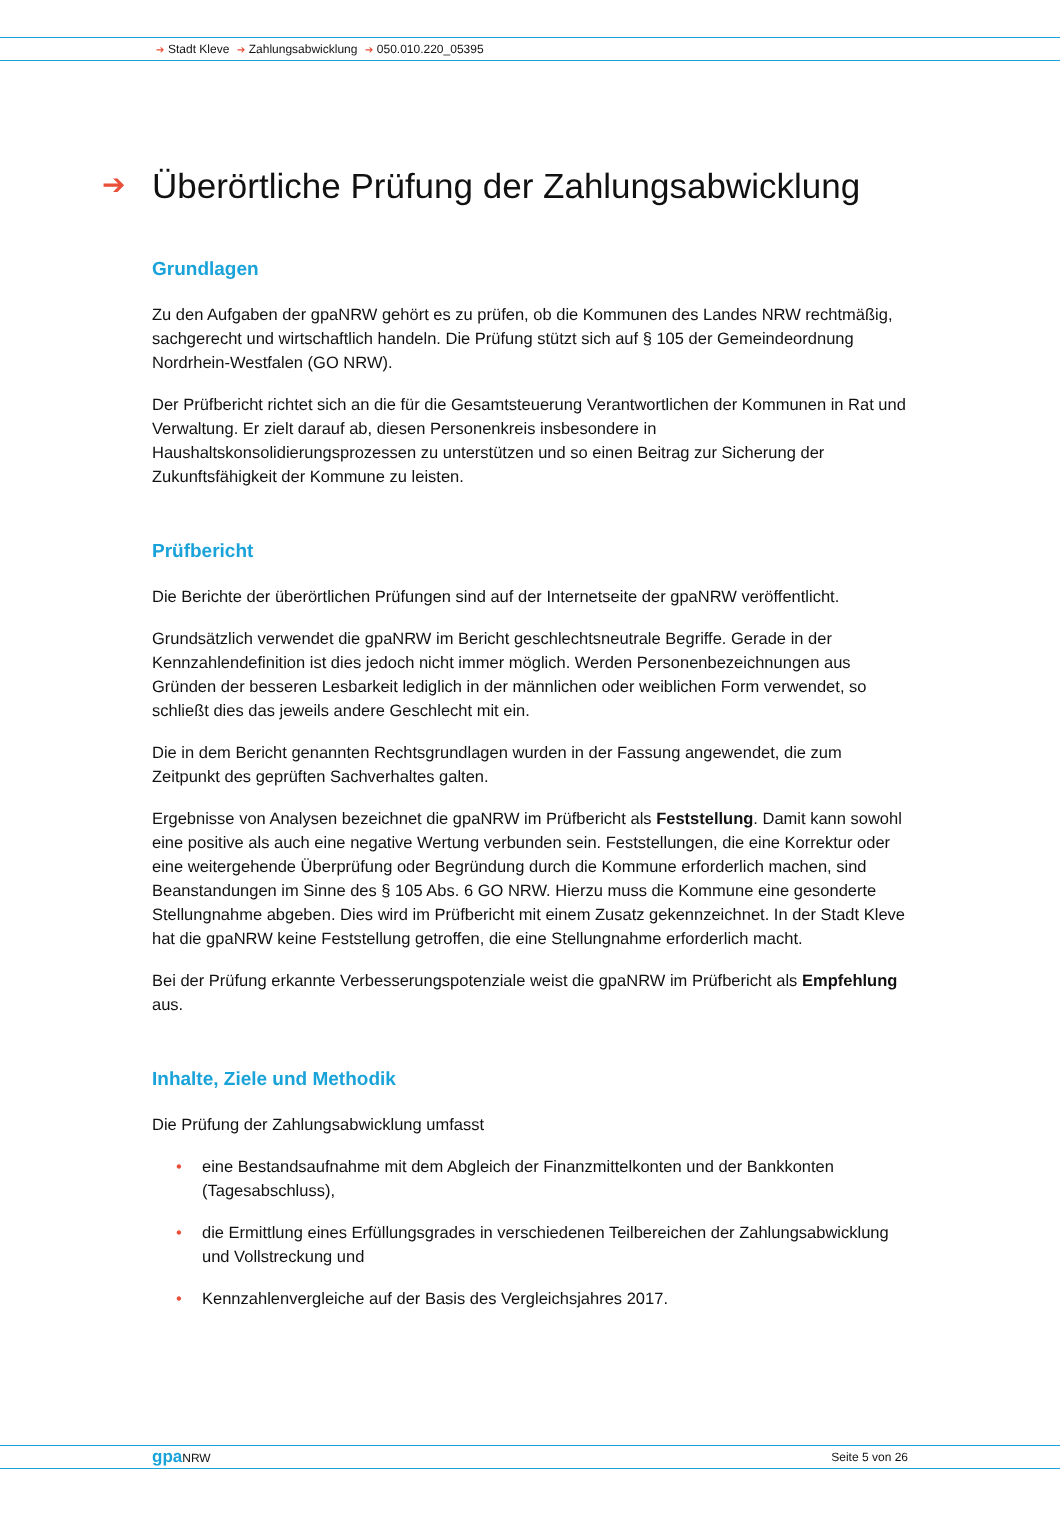➔ Stadt Kleve ➔ Zahlungsabwicklung ➔ 050.010.220_05395
➔ Überörtliche Prüfung der Zahlungsabwicklung
Grundlagen
Zu den Aufgaben der gpaNRW gehört es zu prüfen, ob die Kommunen des Landes NRW rechtmäßig, sachgerecht und wirtschaftlich handeln. Die Prüfung stützt sich auf § 105 der Gemeindeordnung Nordrhein-Westfalen (GO NRW).
Der Prüfbericht richtet sich an die für die Gesamtsteuerung Verantwortlichen der Kommunen in Rat und Verwaltung. Er zielt darauf ab, diesen Personenkreis insbesondere in Haushaltskonsolidierungsprozessen zu unterstützen und so einen Beitrag zur Sicherung der Zukunftsfähigkeit der Kommune zu leisten.
Prüfbericht
Die Berichte der überörtlichen Prüfungen sind auf der Internetseite der gpaNRW veröffentlicht.
Grundsätzlich verwendet die gpaNRW im Bericht geschlechtsneutrale Begriffe. Gerade in der Kennzahlendefinition ist dies jedoch nicht immer möglich. Werden Personenbezeichnungen aus Gründen der besseren Lesbarkeit lediglich in der männlichen oder weiblichen Form verwendet, so schließt dies das jeweils andere Geschlecht mit ein.
Die in dem Bericht genannten Rechtsgrundlagen wurden in der Fassung angewendet, die zum Zeitpunkt des geprüften Sachverhaltes galten.
Ergebnisse von Analysen bezeichnet die gpaNRW im Prüfbericht als Feststellung. Damit kann sowohl eine positive als auch eine negative Wertung verbunden sein. Feststellungen, die eine Korrektur oder eine weitergehende Überprüfung oder Begründung durch die Kommune erforderlich machen, sind Beanstandungen im Sinne des § 105 Abs. 6 GO NRW. Hierzu muss die Kommune eine gesonderte Stellungnahme abgeben. Dies wird im Prüfbericht mit einem Zusatz gekennzeichnet. In der Stadt Kleve hat die gpaNRW keine Feststellung getroffen, die eine Stellungnahme erforderlich macht.
Bei der Prüfung erkannte Verbesserungspotenziale weist die gpaNRW im Prüfbericht als Empfehlung aus.
Inhalte, Ziele und Methodik
Die Prüfung der Zahlungsabwicklung umfasst
• eine Bestandsaufnahme mit dem Abgleich der Finanzmittelkonten und der Bankkonten (Tagesabschluss),
• die Ermittlung eines Erfüllungsgrades in verschiedenen Teilbereichen der Zahlungsabwicklung und Vollstreckung und
• Kennzahlenvergleiche auf der Basis des Vergleichsjahres 2017.
gpa NRW Seite 5 von 26